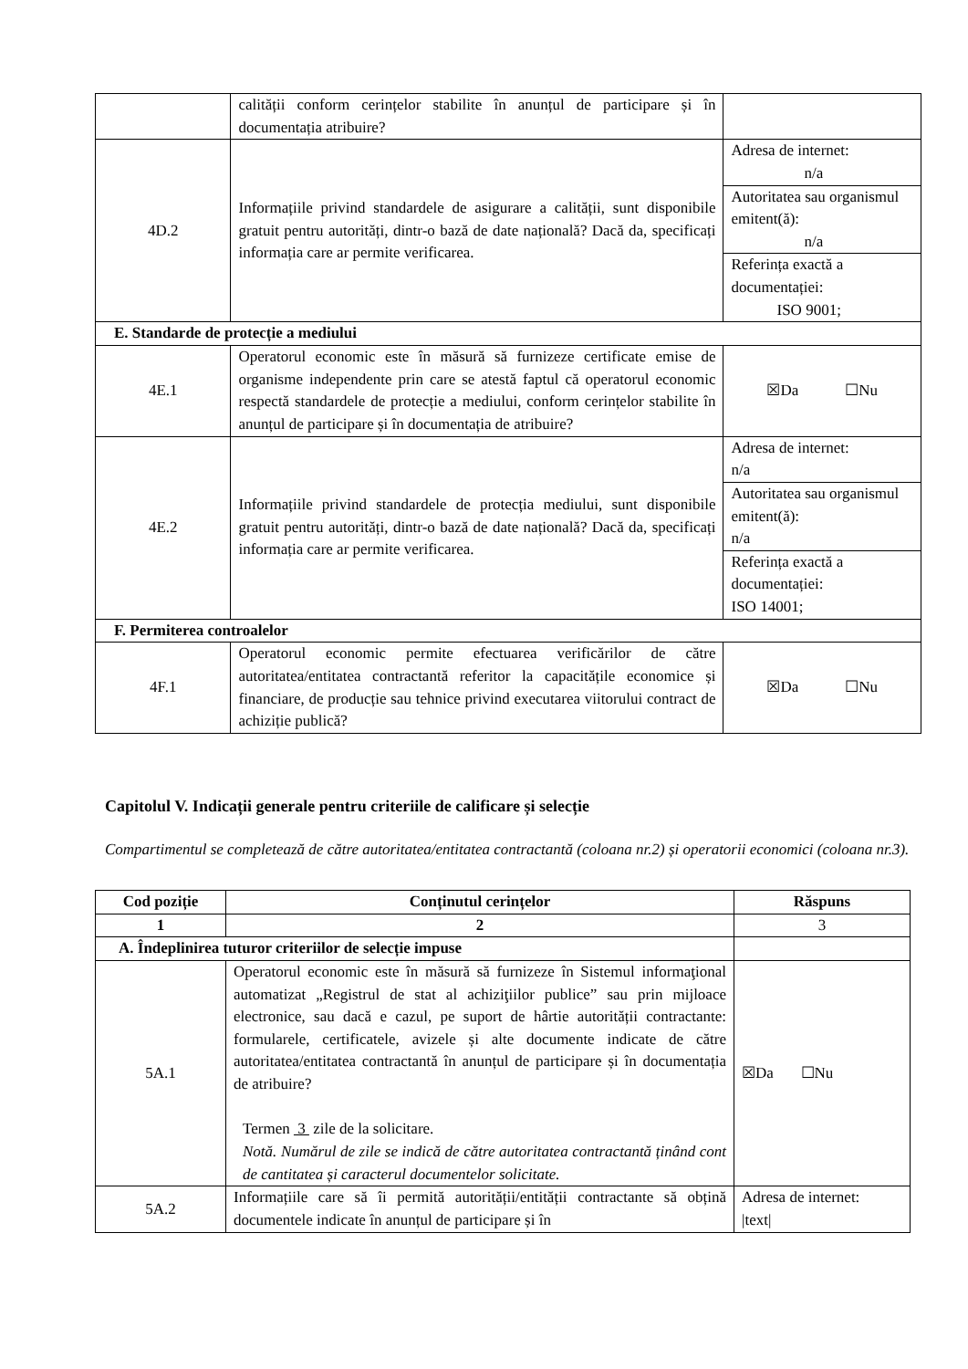| | calității conform cerințelor stabilite în anunțul de participare și în documentația atribuire? | |
| 4D.2 | Informațiile privind standardele de asigurare a calității, sunt disponibile gratuit pentru autorități, dintr-o bază de date națională? Dacă da, specificați informația care ar permite verificarea. | / Adresa de internet: n/a / / Autoritatea sau organismul emitent(ă): n/a / / Referința exactă a documentației: ISO 9001; / |
| E. Standarde de protecție a mediului | | |
| 4E.1 | Operatorul economic este în măsură să furnizeze certificate emise de organisme independente prin care se atestă faptul că operatorul economic respectă standardele de protecție a mediului, conform cerințelor stabilite în anunțul de participare și în documentația de atribuire? | ☒Da ☐Nu |
| 4E.2 | Informațiile privind standardele de protecția mediului, sunt disponibile gratuit pentru autorități, dintr-o bază de date națională? Dacă da, specificați informația care ar permite verificarea. | / Adresa de internet: n/a / / Autoritatea sau organismul emitent(ă): n/a / / Referința exactă a documentației: ISO 14001; / |
| F. Permiterea controalelor | | |
| 4F.1 | Operatorul economic permite efectuarea verificărilor de către autoritatea/entitatea contractantă referitor la capacitățile economice și financiare, de producție sau tehnice privind executarea viitorului contract de achiziție publică? | ☒Da ☐Nu |
Capitolul V. Indicații generale pentru criteriile de calificare și selecție
Compartimentul se completează de către autoritatea/entitatea contractantă (coloana nr.2) și operatorii economici (coloana nr.3).
| Cod poziție | Conținutul cerințelor | Răspuns |
| --- | --- | --- |
| 1 | 2 | 3 |
| A. Îndeplinirea tuturor criteriilor de selecție impuse | | |
| 5A.1 | Operatorul economic este în măsură să furnizeze în Sistemul informaţional automatizat „Registrul de stat al achiziţiilor publice” sau prin mijloace electronice, sau dacă e cazul, pe suport de hârtie autorității contractante: formularele, certificatele, avizele și alte documente indicate de către autoritatea/entitatea contractantă în anunțul de participare și în documentația de atribuire? Termen 3 zile de la solicitare. Notă. Numărul de zile se indică de către autoritatea contractantă ținând cont de cantitatea și caracterul documentelor solicitate. | ☒Da ☐Nu |
| 5A.2 | Informațiile care să îi permită autorității/entității contractante să obțină documentele indicate în anunțul de participare și în | Adresa de internet: /text/ |